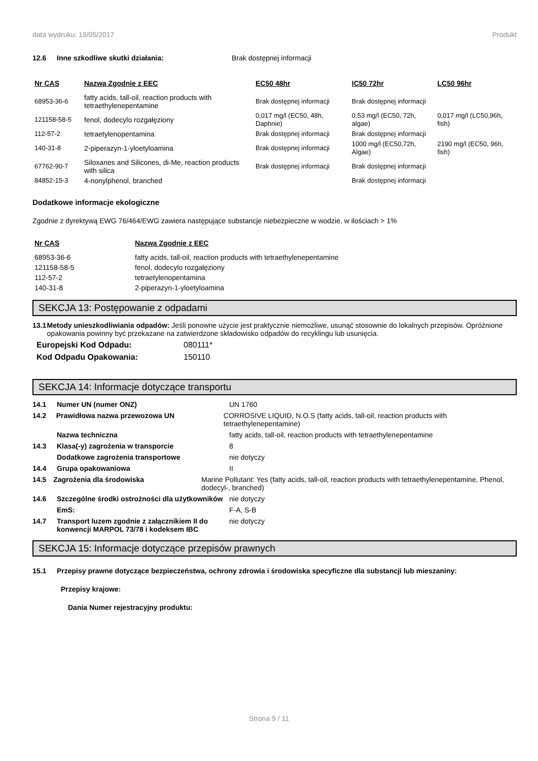data wydruku: 19/05/2017 Produkt
12.6 Inne szkodliwe skutki działania: Brak dostępnej informacji
| Nr CAS | Nazwa Zgodnie z EEC | EC50 48hr | IC50 72hr | LC50 96hr |
| --- | --- | --- | --- | --- |
| 68953-36-6 | fatty acids, tall-oil, reaction products with tetraethylenepentamine | Brak dostępnej informacji | Brak dostępnej informacji | |
| 121158-58-5 | fenol, dodecylo rozgałęziony | 0,017 mg/l (EC50, 48h, Daphnie) | 0,53 mg/l (EC50, 72h, algae) | 0,017 mg/l (LC50,96h, fish) |
| 112-57-2 | tetraetylenopentamina | Brak dostępnej informacji | Brak dostępnej informacji | |
| 140-31-8 | 2-piperazyn-1-yloetyloamina | Brak dostępnej informacji | 1000 mg/l (EC50,72h, Algae) | 2190 mg/l (EC50, 96h, fish) |
| 67762-90-7 | Siloxanes and Silicones, di-Me, reaction products with silica | Brak dostępnej informacji | Brak dostępnej informacji | |
| 84852-15-3 | 4-nonylphenol, branched | | Brak dostępnej informacji | |
Dodatkowe informacje ekologiczne
Zgodnie z dyrektywą EWG 76/464/EWG zawiera następujące substancje niebezpieczne w wodzie, w ilościach > 1%
| Nr CAS | Nazwa Zgodnie z EEC |
| --- | --- |
| 68953-36-6 | fatty acids, tall-oil, reaction products with tetraethylenepentamine |
| 121158-58-5 | fenol, dodecylo rozgałęziony |
| 112-57-2 | tetraetylenopentamina |
| 140-31-8 | 2-piperazyn-1-yloetyloamina |
SEKCJA 13: Postępowanie z odpadami
13.1 Metody unieszkodliwiania odpadów: Jeśli ponowne użycie jest praktycznie niemożliwe, usunąć stosownie do lokalnych przepisów. Opróżnione opakowania powinny być przekazane na zatwierdzone składowisko odpadów do recyklingu lub usunięcia.
Europejski Kod Odpadu: 080111*
Kod Odpadu Opakowania: 150110
SEKCJA 14: Informacje dotyczące transportu
14.1 Numer UN (numer ONZ) UN 1760
14.2 Prawidłowa nazwa przewozowa UN CORROSIVE LIQUID, N.O.S (fatty acids, tall-oil, reaction products with tetraethylenepentamine)
Nazwa techniczna fatty acids, tall-oil, reaction products with tetraethylenepentamine
14.3 Klasa(-y) zagrożenia w transporcie 8
Dodatkowe zagrożenia transportowe nie dotyczy
14.4 Grupa opakowaniowa II
14.5 Zagrożenia dla środowiska Marine Pollutant: Yes (fatty acids, tall-oil, reaction products with tetraethylenepentamine, Phenol, dodecyl-, branched)
14.6 Szczególne środki ostrożności dla użytkowników nie dotyczy
EmS: F-A, S-B
14.7 Transport luzem zgodnie z załącznikiem II do konwencji MARPOL 73/78 i kodeksem IBC nie dotyczy
SEKCJA 15: Informacje dotyczące przepisów prawnych
15.1 Przepisy prawne dotyczące bezpieczeństwa, ochrony zdrowia i środowiska specyficzne dla substancji lub mieszaniny:
Przepisy krajowe:
Dania Numer rejestracyjny produktu:
Strona 9 / 11